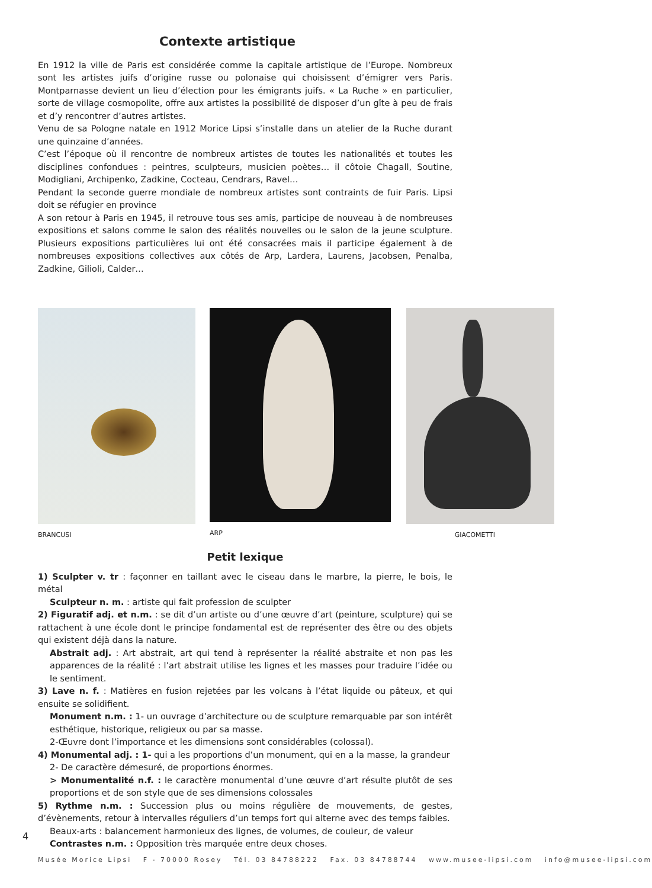Contexte artistique
En 1912 la ville de Paris est considérée comme la capitale artistique de l’Europe. Nombreux sont les artistes juifs d’origine russe ou polonaise qui choisissent d’émigrer vers Paris. Montparnasse devient un lieu d’élection pour les émigrants juifs. « La Ruche » en particulier, sorte de village cosmopolite, offre aux artistes la possibilité de disposer d’un gîte à peu de frais et d’y rencontrer d’autres artistes.
Venu de sa Pologne natale en 1912 Morice Lipsi s’installe dans un atelier de la Ruche durant une quinzaine d’années.
C’est l’époque où il rencontre de nombreux artistes de toutes les nationalités et toutes les disciplines confondues : peintres, sculpteurs, musicien poètes… il côtoie Chagall, Soutine, Modigliani, Archipenko, Zadkine, Cocteau, Cendrars, Ravel…
Pendant la seconde guerre mondiale de nombreux artistes sont contraints de fuir Paris. Lipsi doit se réfugier en province
A son retour à Paris en 1945, il retrouve tous ses amis, participe de nouveau à de nombreuses expositions et salons comme le salon des réalités nouvelles ou le salon de la jeune sculpture. Plusieurs expositions particulières lui ont été consacrées mais il participe également à de nombreuses expositions collectives aux côtés de Arp, Lardera, Laurens, Jacobsen, Penalba, Zadkine, Gilioli, Calder…
BRANCUSI ARP GIACOMETTI
Petit lexique
1) Sculpter v. tr : façonner en taillant avec le ciseau dans le marbre, la pierre, le bois, le métal
Sculpteur n. m. : artiste qui fait profession de sculpter
2) Figuratif adj. et n.m. : se dit d’un artiste ou d’une œuvre d’art (peinture, sculpture) qui se rattachent à une école dont le principe fondamental est de représenter des être ou des objets qui existent déjà dans la nature.
Abstrait adj. : Art abstrait, art qui tend à représenter la réalité abstraite et non pas les apparences de la réalité : l’art abstrait utilise les lignes et les masses pour traduire l’idée ou le sentiment.
3) Lave n. f. : Matières en fusion rejetées par les volcans à l’état liquide ou pâteux, et qui ensuite se solidifient.
Monument n.m. : 1- un ouvrage d’architecture ou de sculpture remarquable par son intérêt esthétique, historique, religieux ou par sa masse.
2-Œuvre dont l’importance et les dimensions sont considérables (colossal).
4) Monumental adj. : 1- qui a les proportions d’un monument, qui en a la masse, la grandeur
2- De caractère démesuré, de proportions énormes.
> Monumentalité n.f. : le caractère monumental d’une œuvre d’art résulte plutôt de ses proportions et de son style que de ses dimensions colossales
5) Rythme n.m. : Succession plus ou moins régulière de mouvements, de gestes, d’évènements, retour à intervalles réguliers d’un temps fort qui alterne avec des temps faibles.
Beaux-arts : balancement harmonieux des lignes, de volumes, de couleur, de valeur
Contrastes n.m. : Opposition très marquée entre deux choses.
4
Musée Morice Lipsi F - 70000 Rosey Tél. 03 84788222 Fax. 03 84788744 www.musee-lipsi.com info@musee-lipsi.com